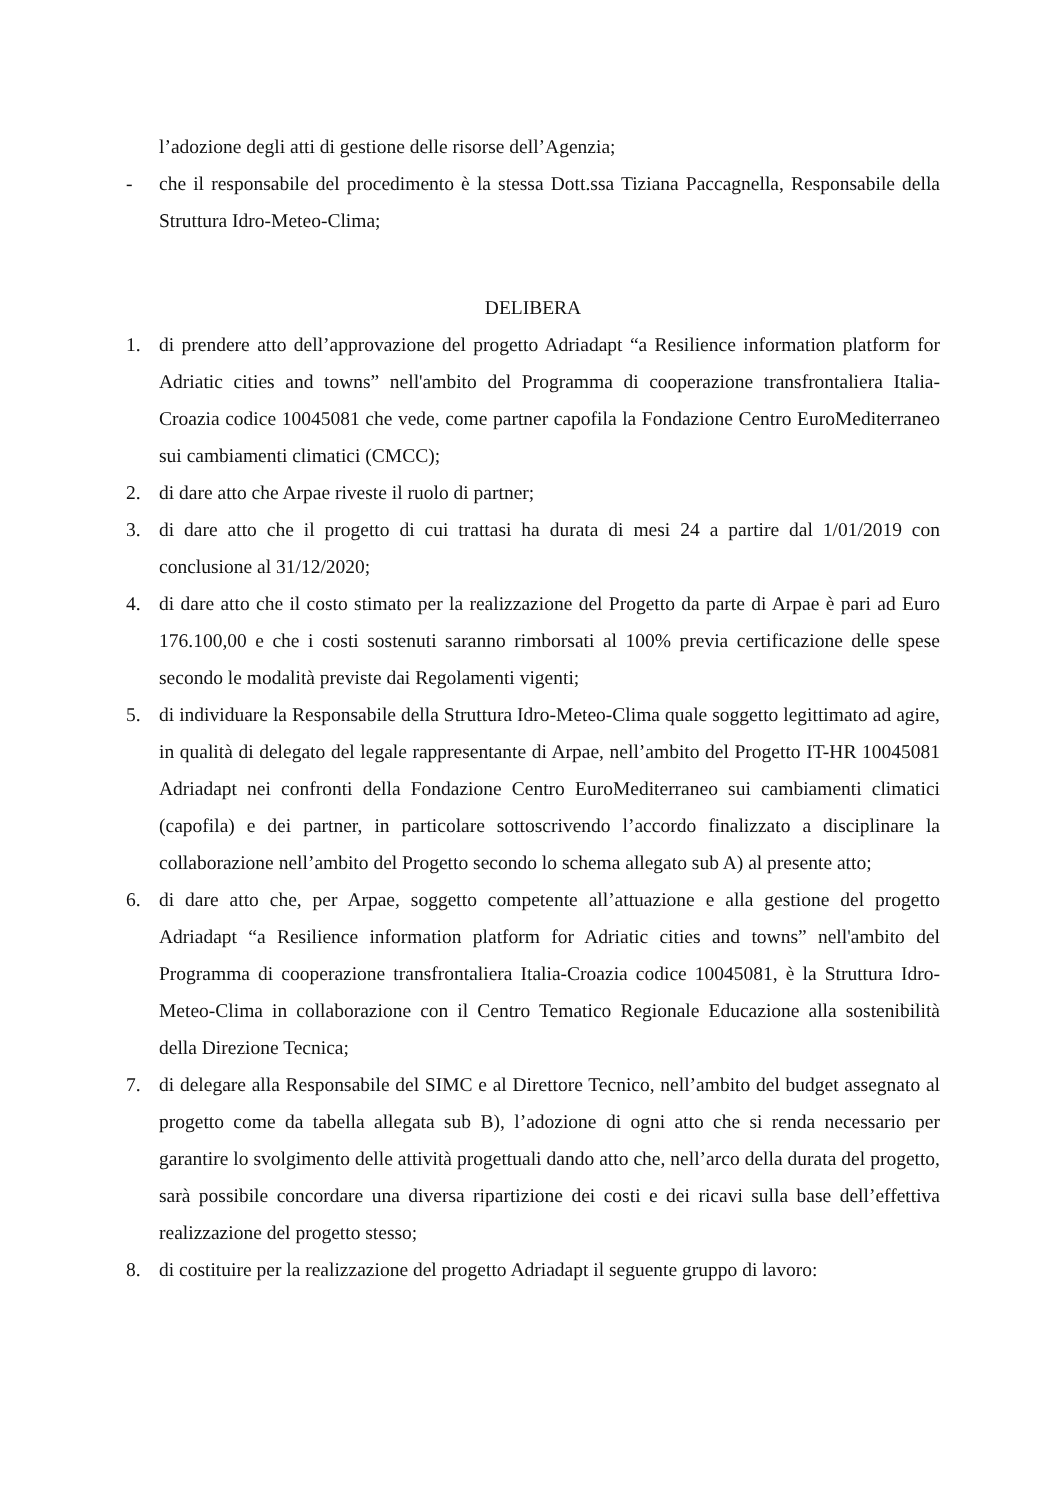l’adozione degli atti di gestione delle risorse dell’Agenzia;
- che il responsabile del procedimento è la stessa Dott.ssa Tiziana Paccagnella, Responsabile della Struttura Idro-Meteo-Clima;
DELIBERA
1. di prendere atto dell’approvazione del progetto Adriadapt “a Resilience information platform for Adriatic cities and towns” nell'ambito del Programma di cooperazione transfrontaliera Italia-Croazia codice 10045081 che vede, come partner capofila la Fondazione Centro EuroMediterraneo sui cambiamenti climatici (CMCC);
2. di dare atto che Arpae riveste il ruolo di partner;
3. di dare atto che il progetto di cui trattasi ha durata di mesi 24 a partire dal 1/01/2019 con conclusione al 31/12/2020;
4. di dare atto che il costo stimato per la realizzazione del Progetto da parte di Arpae è pari ad Euro 176.100,00 e che i costi sostenuti saranno rimborsati al 100% previa certificazione delle spese secondo le modalità previste dai Regolamenti vigenti;
5. di individuare la Responsabile della Struttura Idro-Meteo-Clima quale soggetto legittimato ad agire, in qualità di delegato del legale rappresentante di Arpae, nell’ambito del Progetto IT-HR 10045081 Adriadapt nei confronti della Fondazione Centro EuroMediterraneo sui cambiamenti climatici (capofila) e dei partner, in particolare sottoscrivendo l’accordo finalizzato a disciplinare la collaborazione nell’ambito del Progetto secondo lo schema allegato sub A) al presente atto;
6. di dare atto che, per Arpae, soggetto competente all’attuazione e alla gestione del progetto Adriadapt “a Resilience information platform for Adriatic cities and towns” nell'ambito del Programma di cooperazione transfrontaliera Italia-Croazia codice 10045081, è la Struttura Idro-Meteo-Clima in collaborazione con il Centro Tematico Regionale Educazione alla sostenibilità della Direzione Tecnica;
7. di delegare alla Responsabile del SIMC e al Direttore Tecnico, nell’ambito del budget assegnato al progetto come da tabella allegata sub B), l’adozione di ogni atto che si renda necessario per garantire lo svolgimento delle attività progettuali dando atto che, nell’arco della durata del progetto, sarà possibile concordare una diversa ripartizione dei costi e dei ricavi sulla base dell’effettiva realizzazione del progetto stesso;
8. di costituire per la realizzazione del progetto Adriadapt il seguente gruppo di lavoro: